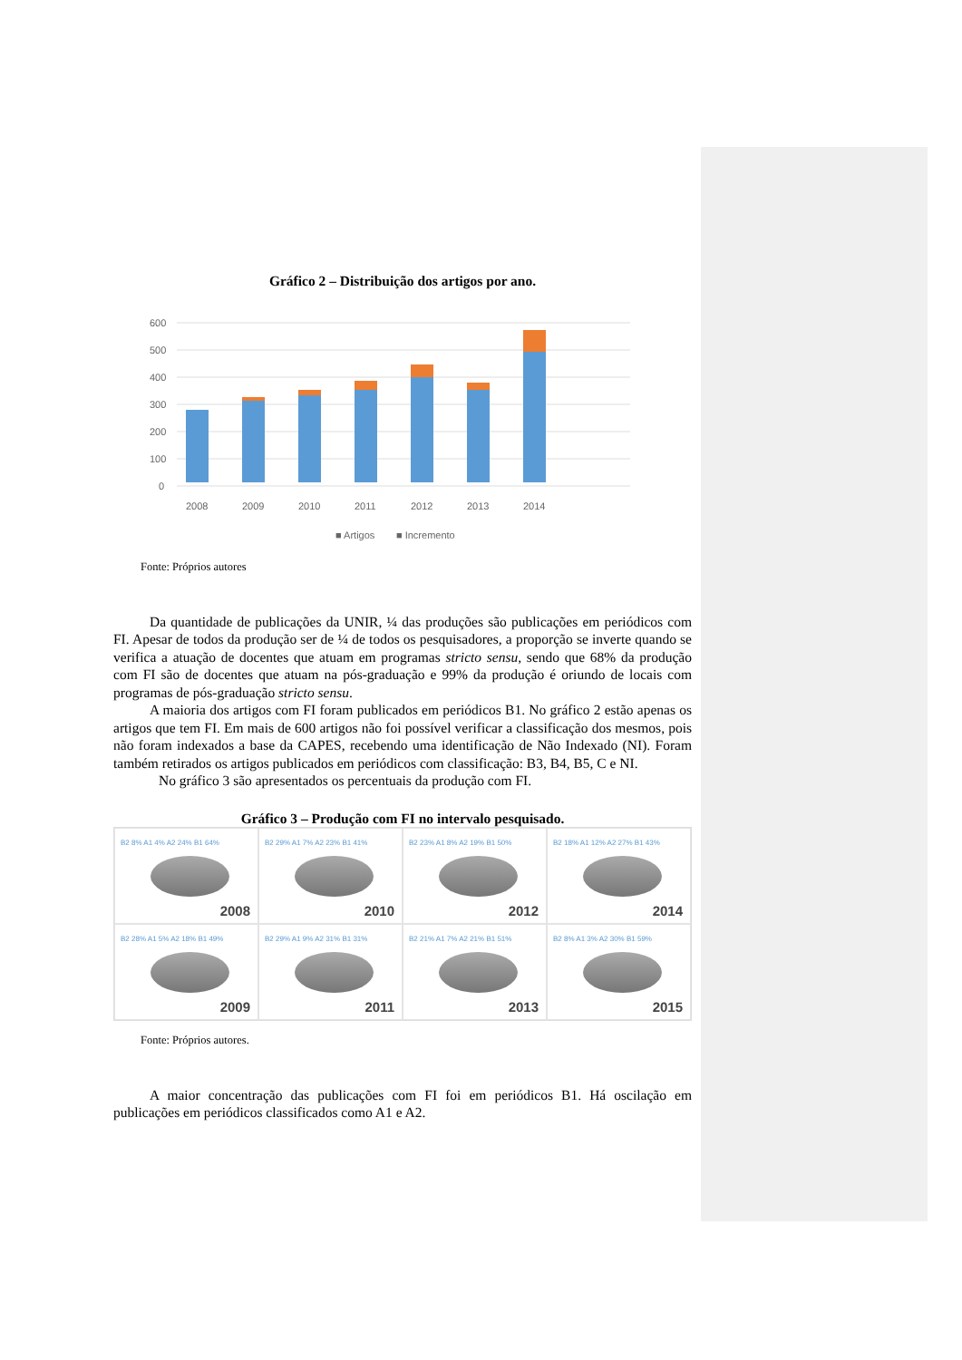Gráfico 2 – Distribuição dos artigos por ano.
600
500
400
300
200
100
0
2008
2009
2010
2011
2012
2013
2014
■ Artigos
■ Incremento
Fonte: Próprios autores
Da quantidade de publicações da UNIR, ¼ das produções são publicações em periódicos com FI. Apesar de todos da produção ser de ¼ de todos os pesquisadores, a proporção se inverte quando se verifica a atuação de docentes que atuam em programas stricto sensu, sendo que 68% da produção com FI são de docentes que atuam na pós-graduação e 99% da produção é oriundo de locais com programas de pós-graduação stricto sensu.
A maioria dos artigos com FI foram publicados em periódicos B1. No gráfico 2 estão apenas os artigos que tem FI. Em mais de 600 artigos não foi possível verificar a classificação dos mesmos, pois não foram indexados a base da CAPES, recebendo uma identificação de Não Indexado (NI). Foram também retirados os artigos publicados em periódicos com classificação: B3, B4, B5, C e NI.
No gráfico 3 são apresentados os percentuais da produção com FI.
Gráfico 3 – Produção com FI no intervalo pesquisado.
B2 8% A1 4% A2 24% B1 64%
2008
B2 29% A1 7% A2 23% B1 41%
2010
B2 23% A1 8% A2 19% B1 50%
2012
B2 18% A1 12% A2 27% B1 43%
2014
B2 28% A1 5% A2 18% B1 49%
2009
B2 29% A1 9% A2 31% B1 31%
2011
B2 21% A1 7% A2 21% B1 51%
2013
B2 8% A1 3% A2 30% B1 59%
2015
Fonte: Próprios autores.
A maior concentração das publicações com FI foi em periódicos B1. Há oscilação em publicações em periódicos classificados como A1 e A2.